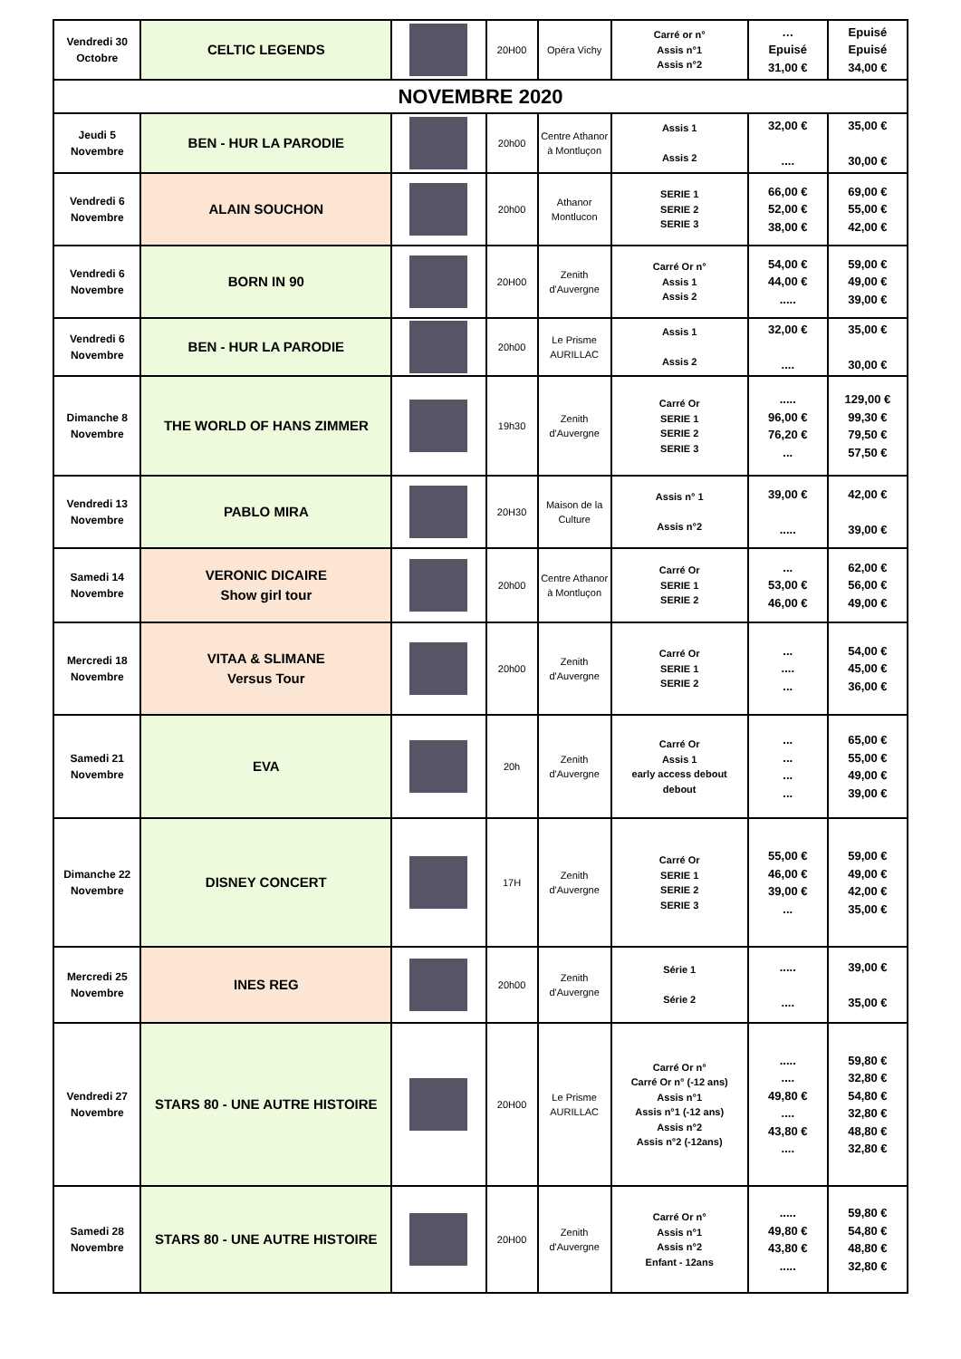| Vendredi 30 Octobre | CELTIC LEGENDS | | 20H00 | Opéra Vichy | Carré or n° Assis n°1 Assis n°2 | … Epuisé 31,00 € | Epuisé Epuisé 34,00 € |
| NOVEMBRE 2020 | | | | | | | |
| Jeudi 5 Novembre | BEN - HUR LA PARODIE | | 20h00 | Centre Athanor à Montluçon | Assis 1 Assis 2 | 32,00 € .... | 35,00 € 30,00 € |
| Vendredi 6 Novembre | ALAIN SOUCHON | | 20h00 | Athanor Montlucon | SERIE 1 SERIE 2 SERIE 3 | 66,00 € 52,00 € 38,00 € | 69,00 € 55,00 € 42,00 € |
| Vendredi 6 Novembre | BORN IN 90 | | 20H00 | Zenith d'Auvergne | Carré Or n° Assis 1 Assis 2 | 54,00 € 44,00 € ..... | 59,00 € 49,00 € 39,00 € |
| Vendredi 6 Novembre | BEN - HUR LA PARODIE | | 20h00 | Le Prisme AURILLAC | Assis 1 Assis 2 | 32,00 € .... | 35,00 € 30,00 € |
| Dimanche 8 Novembre | THE WORLD OF HANS ZIMMER | | 19h30 | Zenith d'Auvergne | Carré Or SERIE 1 SERIE 2 SERIE 3 | ..... 96,00 € 76,20 € ... | 129,00 € 99,30 € 79,50 € 57,50 € |
| Vendredi 13 Novembre | PABLO MIRA | | 20H30 | Maison de la Culture | Assis n° 1 Assis n°2 | 39,00 € ..... | 42,00 € 39,00 € |
| Samedi 14 Novembre | VERONIC DICAIRE Show girl tour | | 20h00 | Centre Athanor à Montluçon | Carré Or SERIE 1 SERIE 2 | ... 53,00 € 46,00 € | 62,00 € 56,00 € 49,00 € |
| Mercredi 18 Novembre | VITAA & SLIMANE Versus Tour | | 20h00 | Zenith d'Auvergne | Carré Or SERIE 1 SERIE 2 | ... .... ... | 54,00 € 45,00 € 36,00 € |
| Samedi 21 Novembre | EVA | | 20h | Zenith d'Auvergne | Carré Or Assis 1 early access debout debout | ... ... ... ... | 65,00 € 55,00 € 49,00 € 39,00 € |
| Dimanche 22 Novembre | DISNEY CONCERT | | 17H | Zenith d'Auvergne | Carré Or SERIE 1 SERIE 2 SERIE 3 | 55,00 € 46,00 € 39,00 € ... | 59,00 € 49,00 € 42,00 € 35,00 € |
| Mercredi 25 Novembre | INES REG | | 20h00 | Zenith d'Auvergne | Série 1 Série 2 | ..... .... | 39,00 € 35,00 € |
| Vendredi 27 Novembre | STARS 80 - UNE AUTRE HISTOIRE | | 20H00 | Le Prisme AURILLAC | Carré Or n° Carré Or n° (-12 ans) Assis n°1 Assis n°1 (-12 ans) Assis n°2 Assis n°2 (-12ans) | ..... .... 49,80 € .... 43,80 € .... | 59,80 € 32,80 € 54,80 € 32,80 € 48,80 € 32,80 € |
| Samedi 28 Novembre | STARS 80 - UNE AUTRE HISTOIRE | | 20H00 | Zenith d'Auvergne | Carré Or n° Assis n°1 Assis n°2 Enfant - 12ans | ..... 49,80 € 43,80 € ..... | 59,80 € 54,80 € 48,80 € 32,80 € |